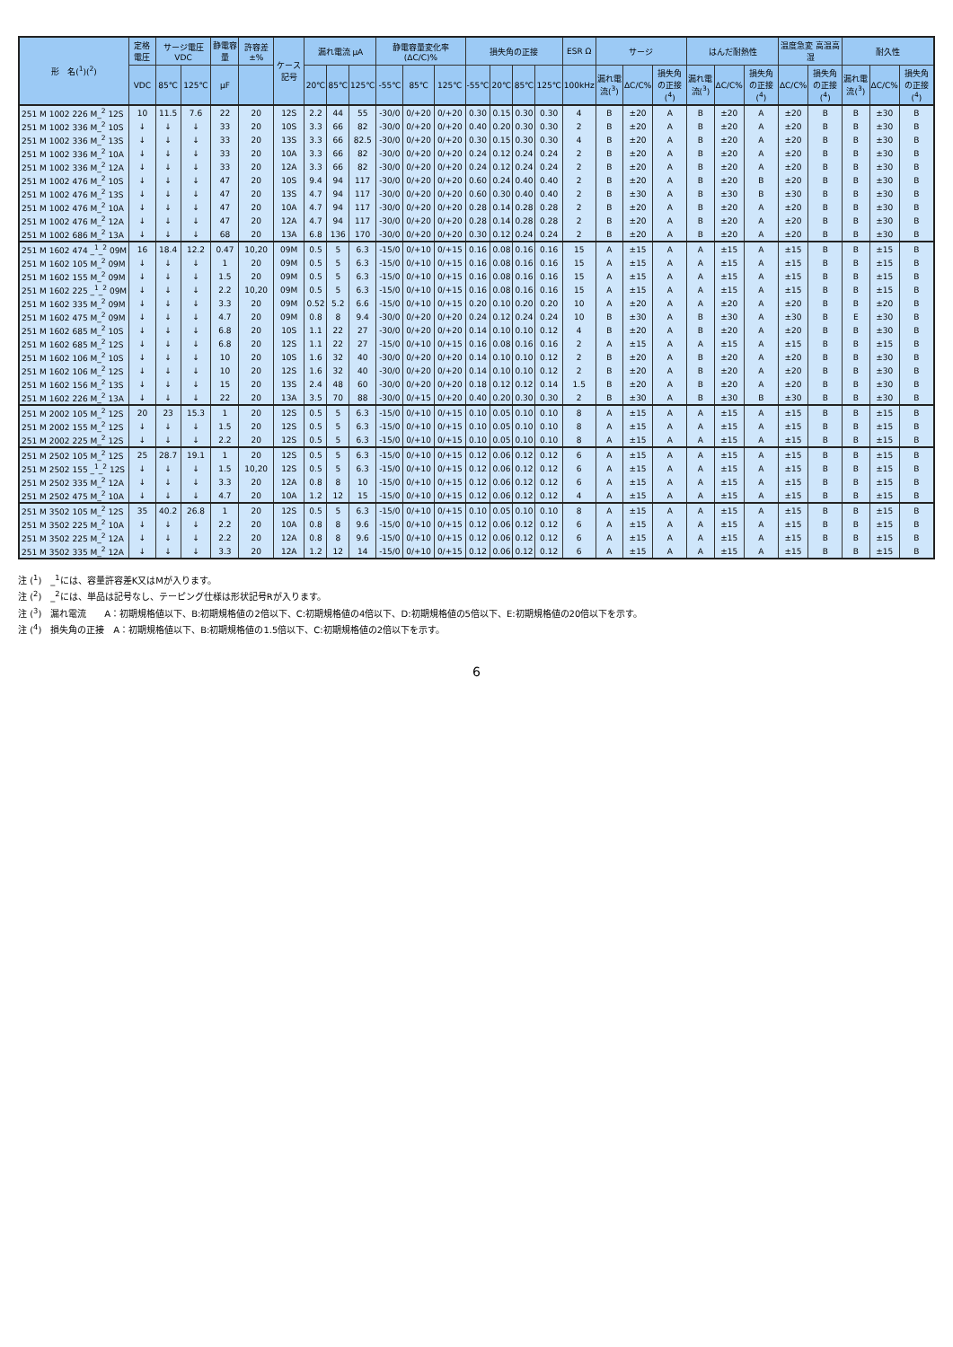| 形 名(<sup>1</sup>)(<sup>2</sup>) | 定格電圧 | サージ電圧 VDC | | 静電容量 | 許容差 ±% | ケース記号 | 漏れ電流 μA | | | 静電容量変化率 (ΔC/C)% | | | 損失角の正接 | | | | ESR Ω | サージ | | | はんだ耐熱性 | | | 温度急変 高温高湿 | | 耐久性 | | |
| --- | --- | --- | --- | --- | --- | --- | --- | --- | --- | --- | --- | --- | --- | --- | --- | --- | --- | --- | --- | --- | --- | --- | --- | --- | --- | --- | --- | --- |
| | VDC | 85℃ | 125℃ | μF | | | 20℃ | 85℃ | 125℃ | -55℃ | 85℃ | 125℃ | -55℃ | 20℃ | 85℃ | 125℃ | 100kHz | 漏れ電流(<sup>3</sup>) | ΔC/C% | 損失角の正接(<sup>4</sup>) | 漏れ電流(<sup>3</sup>) | ΔC/C% | 損失角の正接(<sup>4</sup>) | ΔC/C% | 損失角の正接(<sup>4</sup>) | 漏れ電流(<sup>3</sup>) | ΔC/C% | 損失角の正接(<sup>4</sup>) |
| 251 M 1002 226 M_<sup>2</sup> 12S | 10 | 11.5 | 7.6 | 22 | 20 | 12S | 2.2 | 44 | 55 | -30/0 | 0/+20 | 0/+20 | 0.30 | 0.15 | 0.30 | 0.30 | 4 | B | ±20 | A | B | ±20 | A | ±20 | B | B | ±30 | B |
| 251 M 1002 336 M_<sup>2</sup> 10S | ↓ | ↓ | ↓ | 33 | 20 | 10S | 3.3 | 66 | 82 | -30/0 | 0/+20 | 0/+20 | 0.40 | 0.20 | 0.30 | 0.30 | 2 | B | ±20 | A | B | ±20 | A | ±20 | B | B | ±30 | B |
| 251 M 1002 336 M_<sup>2</sup> 13S | ↓ | ↓ | ↓ | 33 | 20 | 13S | 3.3 | 66 | 82.5 | -30/0 | 0/+20 | 0/+20 | 0.30 | 0.15 | 0.30 | 0.30 | 4 | B | ±20 | A | B | ±20 | A | ±20 | B | B | ±30 | B |
| 251 M 1002 336 M_<sup>2</sup> 10A | ↓ | ↓ | ↓ | 33 | 20 | 10A | 3.3 | 66 | 82 | -30/0 | 0/+20 | 0/+20 | 0.24 | 0.12 | 0.24 | 0.24 | 2 | B | ±20 | A | B | ±20 | A | ±20 | B | B | ±30 | B |
| 251 M 1002 336 M_<sup>2</sup> 12A | ↓ | ↓ | ↓ | 33 | 20 | 12A | 3.3 | 66 | 82 | -30/0 | 0/+20 | 0/+20 | 0.24 | 0.12 | 0.24 | 0.24 | 2 | B | ±20 | A | B | ±20 | A | ±20 | B | B | ±30 | B |
| 251 M 1002 476 M_<sup>2</sup> 10S | ↓ | ↓ | ↓ | 47 | 20 | 10S | 9.4 | 94 | 117 | -30/0 | 0/+20 | 0/+20 | 0.60 | 0.24 | 0.40 | 0.40 | 2 | B | ±20 | A | B | ±20 | B | ±20 | B | B | ±30 | B |
| 251 M 1002 476 M_<sup>2</sup> 13S | ↓ | ↓ | ↓ | 47 | 20 | 13S | 4.7 | 94 | 117 | -30/0 | 0/+20 | 0/+20 | 0.60 | 0.30 | 0.40 | 0.40 | 2 | B | ±30 | A | B | ±30 | B | ±30 | B | B | ±30 | B |
| 251 M 1002 476 M_<sup>2</sup> 10A | ↓ | ↓ | ↓ | 47 | 20 | 10A | 4.7 | 94 | 117 | -30/0 | 0/+20 | 0/+20 | 0.28 | 0.14 | 0.28 | 0.28 | 2 | B | ±20 | A | B | ±20 | A | ±20 | B | B | ±30 | B |
| 251 M 1002 476 M_<sup>2</sup> 12A | ↓ | ↓ | ↓ | 47 | 20 | 12A | 4.7 | 94 | 117 | -30/0 | 0/+20 | 0/+20 | 0.28 | 0.14 | 0.28 | 0.28 | 2 | B | ±20 | A | B | ±20 | A | ±20 | B | B | ±30 | B |
| 251 M 1002 686 M_<sup>2</sup> 13A | ↓ | ↓ | ↓ | 68 | 20 | 13A | 6.8 | 136 | 170 | -30/0 | 0/+20 | 0/+20 | 0.30 | 0.12 | 0.24 | 0.24 | 2 | B | ±20 | A | B | ±20 | A | ±20 | B | B | ±30 | B |
| 251 M 1602 474 _<sup>1</sup>_<sup>2</sup> 09M | 16 | 18.4 | 12.2 | 0.47 | 10,20 | 09M | 0.5 | 5 | 6.3 | -15/0 | 0/+10 | 0/+15 | 0.16 | 0.08 | 0.16 | 0.16 | 15 | A | ±15 | A | A | ±15 | A | ±15 | B | B | ±15 | B |
| 251 M 1602 105 M_<sup>2</sup> 09M | ↓ | ↓ | ↓ | 1 | 20 | 09M | 0.5 | 5 | 6.3 | -15/0 | 0/+10 | 0/+15 | 0.16 | 0.08 | 0.16 | 0.16 | 15 | A | ±15 | A | A | ±15 | A | ±15 | B | B | ±15 | B |
| 251 M 1602 155 M_<sup>2</sup> 09M | ↓ | ↓ | ↓ | 1.5 | 20 | 09M | 0.5 | 5 | 6.3 | -15/0 | 0/+10 | 0/+15 | 0.16 | 0.08 | 0.16 | 0.16 | 15 | A | ±15 | A | A | ±15 | A | ±15 | B | B | ±15 | B |
| 251 M 1602 225 _<sup>1</sup>_<sup>2</sup> 09M | ↓ | ↓ | ↓ | 2.2 | 10,20 | 09M | 0.5 | 5 | 6.3 | -15/0 | 0/+10 | 0/+15 | 0.16 | 0.08 | 0.16 | 0.16 | 15 | A | ±15 | A | A | ±15 | A | ±15 | B | B | ±15 | B |
| 251 M 1602 335 M_<sup>2</sup> 09M | ↓ | ↓ | ↓ | 3.3 | 20 | 09M | 0.52 | 5.2 | 6.6 | -15/0 | 0/+10 | 0/+15 | 0.20 | 0.10 | 0.20 | 0.20 | 10 | A | ±20 | A | A | ±20 | A | ±20 | B | B | ±20 | B |
| 251 M 1602 475 M_<sup>2</sup> 09M | ↓ | ↓ | ↓ | 4.7 | 20 | 09M | 0.8 | 8 | 9.4 | -30/0 | 0/+20 | 0/+20 | 0.24 | 0.12 | 0.24 | 0.24 | 10 | B | ±30 | A | B | ±30 | A | ±30 | B | E | ±30 | B |
| 251 M 1602 685 M_<sup>2</sup> 10S | ↓ | ↓ | ↓ | 6.8 | 20 | 10S | 1.1 | 22 | 27 | -30/0 | 0/+20 | 0/+20 | 0.14 | 0.10 | 0.10 | 0.12 | 4 | B | ±20 | A | B | ±20 | A | ±20 | B | B | ±30 | B |
| 251 M 1602 685 M_<sup>2</sup> 12S | ↓ | ↓ | ↓ | 6.8 | 20 | 12S | 1.1 | 22 | 27 | -15/0 | 0/+10 | 0/+15 | 0.16 | 0.08 | 0.16 | 0.16 | 2 | A | ±15 | A | A | ±15 | A | ±15 | B | B | ±15 | B |
| 251 M 1602 106 M_<sup>2</sup> 10S | ↓ | ↓ | ↓ | 10 | 20 | 10S | 1.6 | 32 | 40 | -30/0 | 0/+20 | 0/+20 | 0.14 | 0.10 | 0.10 | 0.12 | 2 | B | ±20 | A | B | ±20 | A | ±20 | B | B | ±30 | B |
| 251 M 1602 106 M_<sup>2</sup> 12S | ↓ | ↓ | ↓ | 10 | 20 | 12S | 1.6 | 32 | 40 | -30/0 | 0/+20 | 0/+20 | 0.14 | 0.10 | 0.10 | 0.12 | 2 | B | ±20 | A | B | ±20 | A | ±20 | B | B | ±30 | B |
| 251 M 1602 156 M_<sup>2</sup> 13S | ↓ | ↓ | ↓ | 15 | 20 | 13S | 2.4 | 48 | 60 | -30/0 | 0/+20 | 0/+20 | 0.18 | 0.12 | 0.12 | 0.14 | 1.5 | B | ±20 | A | B | ±20 | A | ±20 | B | B | ±30 | B |
| 251 M 1602 226 M_<sup>2</sup> 13A | ↓ | ↓ | ↓ | 22 | 20 | 13A | 3.5 | 70 | 88 | -30/0 | 0/+15 | 0/+20 | 0.40 | 0.20 | 0.30 | 0.30 | 2 | B | ±30 | A | B | ±30 | B | ±30 | B | B | ±30 | B |
| 251 M 2002 105 M_<sup>2</sup> 12S | 20 | 23 | 15.3 | 1 | 20 | 12S | 0.5 | 5 | 6.3 | -15/0 | 0/+10 | 0/+15 | 0.10 | 0.05 | 0.10 | 0.10 | 8 | A | ±15 | A | A | ±15 | A | ±15 | B | B | ±15 | B |
| 251 M 2002 155 M_<sup>2</sup> 12S | ↓ | ↓ | ↓ | 1.5 | 20 | 12S | 0.5 | 5 | 6.3 | -15/0 | 0/+10 | 0/+15 | 0.10 | 0.05 | 0.10 | 0.10 | 8 | A | ±15 | A | A | ±15 | A | ±15 | B | B | ±15 | B |
| 251 M 2002 225 M_<sup>2</sup> 12S | ↓ | ↓ | ↓ | 2.2 | 20 | 12S | 0.5 | 5 | 6.3 | -15/0 | 0/+10 | 0/+15 | 0.10 | 0.05 | 0.10 | 0.10 | 8 | A | ±15 | A | A | ±15 | A | ±15 | B | B | ±15 | B |
| 251 M 2502 105 M_<sup>2</sup> 12S | 25 | 28.7 | 19.1 | 1 | 20 | 12S | 0.5 | 5 | 6.3 | -15/0 | 0/+10 | 0/+15 | 0.12 | 0.06 | 0.12 | 0.12 | 6 | A | ±15 | A | A | ±15 | A | ±15 | B | B | ±15 | B |
| 251 M 2502 155 _<sup>1</sup>_<sup>2</sup> 12S | ↓ | ↓ | ↓ | 1.5 | 10,20 | 12S | 0.5 | 5 | 6.3 | -15/0 | 0/+10 | 0/+15 | 0.12 | 0.06 | 0.12 | 0.12 | 6 | A | ±15 | A | A | ±15 | A | ±15 | B | B | ±15 | B |
| 251 M 2502 335 M_<sup>2</sup> 12A | ↓ | ↓ | ↓ | 3.3 | 20 | 12A | 0.8 | 8 | 10 | -15/0 | 0/+10 | 0/+15 | 0.12 | 0.06 | 0.12 | 0.12 | 6 | A | ±15 | A | A | ±15 | A | ±15 | B | B | ±15 | B |
| 251 M 2502 475 M_<sup>2</sup> 10A | ↓ | ↓ | ↓ | 4.7 | 20 | 10A | 1.2 | 12 | 15 | -15/0 | 0/+10 | 0/+15 | 0.12 | 0.06 | 0.12 | 0.12 | 4 | A | ±15 | A | A | ±15 | A | ±15 | B | B | ±15 | B |
| 251 M 3502 105 M_<sup>2</sup> 12S | 35 | 40.2 | 26.8 | 1 | 20 | 12S | 0.5 | 5 | 6.3 | -15/0 | 0/+10 | 0/+15 | 0.10 | 0.05 | 0.10 | 0.10 | 8 | A | ±15 | A | A | ±15 | A | ±15 | B | B | ±15 | B |
| 251 M 3502 225 M_<sup>2</sup> 10A | ↓ | ↓ | ↓ | 2.2 | 20 | 10A | 0.8 | 8 | 9.6 | -15/0 | 0/+10 | 0/+15 | 0.12 | 0.06 | 0.12 | 0.12 | 6 | A | ±15 | A | A | ±15 | A | ±15 | B | B | ±15 | B |
| 251 M 3502 225 M_<sup>2</sup> 12A | ↓ | ↓ | ↓ | 2.2 | 20 | 12A | 0.8 | 8 | 9.6 | -15/0 | 0/+10 | 0/+15 | 0.12 | 0.06 | 0.12 | 0.12 | 6 | A | ±15 | A | A | ±15 | A | ±15 | B | B | ±15 | B |
| 251 M 3502 335 M_<sup>2</sup> 12A | ↓ | ↓ | ↓ | 3.3 | 20 | 12A | 1.2 | 12 | 14 | -15/0 | 0/+10 | 0/+15 | 0.12 | 0.06 | 0.12 | 0.12 | 6 | A | ±15 | A | A | ±15 | A | ±15 | B | B | ±15 | B |
注 (<sup>1</sup>)　_<sup>1</sup>には、容量許容差K又はMが入ります。
注 (<sup>2</sup>)　_<sup>2</sup>には、単品は記号なし、テーピング仕様は形状記号Rが入ります。
注 (<sup>3</sup>)　漏れ電流　　A：初期規格値以下、B:初期規格値の2倍以下、C:初期規格値の4倍以下、D:初期規格値の5倍以下、E:初期規格値の20倍以下を示す。
注 (<sup>4</sup>)　損失角の正接　A：初期規格値以下、B:初期規格値の1.5倍以下、C:初期規格値の2倍以下を示す。
6